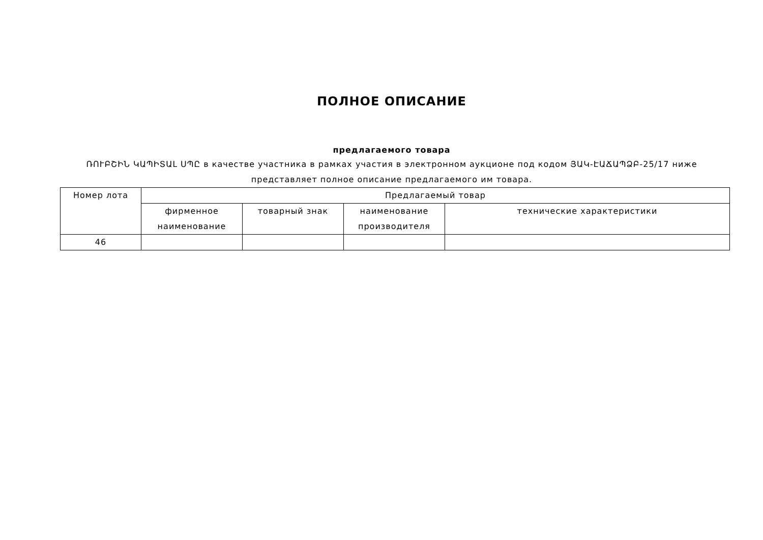ПОЛНОЕ ОПИСАНИЕ
предлагаемого товара
ՌՈՒԲՇԻՆ ԿԱՊԻՏԱԼ ՍՊԸ в качестве участника в рамках участия в электронном аукционе под кодом ՅԱԿ-ԷԱՃԱՊՁԲ-25/17 ниже представляет полное описание предлагаемого им товара.
| Номер лота | Предлагаемый товар | | | |
| --- | --- | --- | --- | --- |
| | фирменное наименование | товарный знак | наименование производителя | технические характеристики |
| 46 | | | | |